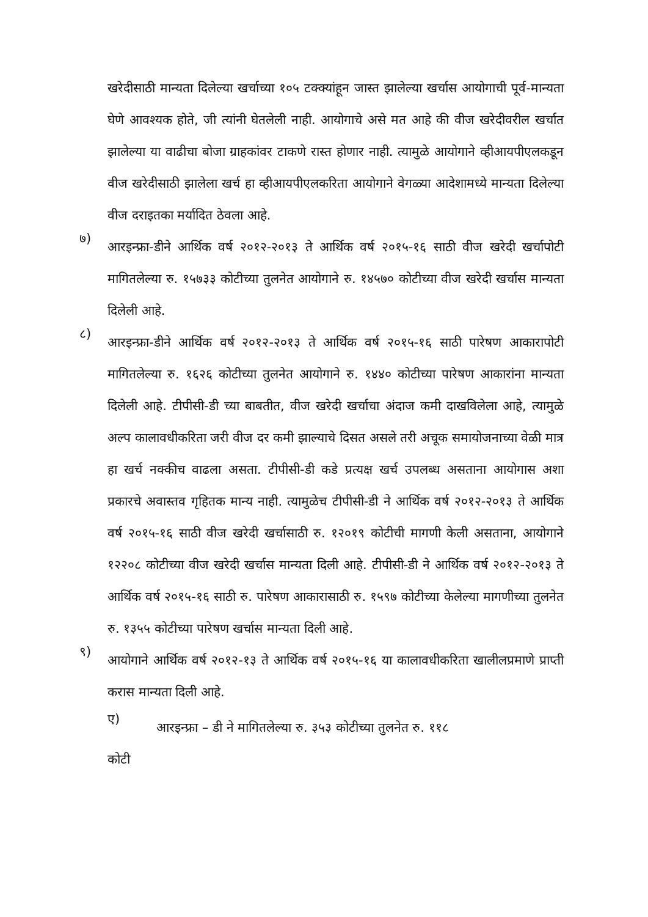खरेदीसाठी मान्यता दिलेल्या खर्चाच्या १०५ टक्क्यांहून जास्त झालेल्या खर्चास आयोगाची पूर्व-मान्यता घेणे आवश्यक होते, जी त्यांनी घेतलेली नाही. आयोगाचे असे मत आहे की वीज खरेदीवरील खर्चात झालेल्या या वाढीचा बोजा ग्राहकांवर टाकणे रास्त होणार नाही. त्यामुळे आयोगाने व्हीआयपीएलकडून वीज खरेदीसाठी झालेला खर्च हा व्हीआयपीएलकरिता आयोगाने वेगळ्या आदेशामध्ये मान्यता दिलेल्या वीज दराइतका मर्यादित ठेवला आहे.
७)
आरइन्फ्रा-डीने आर्थिक वर्ष २०१२-२०१३ ते आर्थिक वर्ष २०१५-१६ साठी वीज खरेदी खर्चापोटी मागितलेल्या रु. १५७३३ कोटीच्या तुलनेत आयोगाने रु. १४५७० कोटीच्या वीज खरेदी खर्चास मान्यता दिलेली आहे.
८)
आरइन्फ्रा-डीने आर्थिक वर्ष २०१२-२०१३ ते आर्थिक वर्ष २०१५-१६ साठी पारेषण आकारापोटी मागितलेल्या रु. १६२६ कोटीच्या तुलनेत आयोगाने रु. १४४० कोटीच्या पारेषण आकारांना मान्यता दिलेली आहे. टीपीसी-डी च्या बाबतीत, वीज खरेदी खर्चाचा अंदाज कमी दाखविलेला आहे, त्यामुळे अल्प कालावधीकरिता जरी वीज दर कमी झाल्याचे दिसत असले तरी अचूक समायोजनाच्या वेळी मात्र हा खर्च नक्कीच वाढला असता. टीपीसी-डी कडे प्रत्यक्ष खर्च उपलब्ध असताना आयोगास अशा प्रकारचे अवास्तव गृहितक मान्य नाही. त्यामुळेच टीपीसी-डी ने आर्थिक वर्ष २०१२-२०१३ ते आर्थिक वर्ष २०१५-१६ साठी वीज खरेदी खर्चासाठी रु. १२०१९ कोटीची मागणी केली असताना, आयोगाने १२२०८ कोटीच्या वीज खरेदी खर्चास मान्यता दिली आहे. टीपीसी-डी ने आर्थिक वर्ष २०१२-२०१३ ते आर्थिक वर्ष २०१५-१६ साठी रु. पारेषण आकारासाठी रु. १५९७ कोटीच्या केलेल्या मागणीच्या तुलनेत रु. १३५५ कोटीच्या पारेषण खर्चास मान्यता दिली आहे.
९)
आयोगाने आर्थिक वर्ष २०१२-१३ ते आर्थिक वर्ष २०१५-१६ या कालावधीकरिता खालीलप्रमाणे प्राप्ती करास मान्यता दिली आहे.
ए)
आरइन्फ्रा – डी ने मागितलेल्या रु. ३५३ कोटीच्या तुलनेत रु. ११८
कोटी